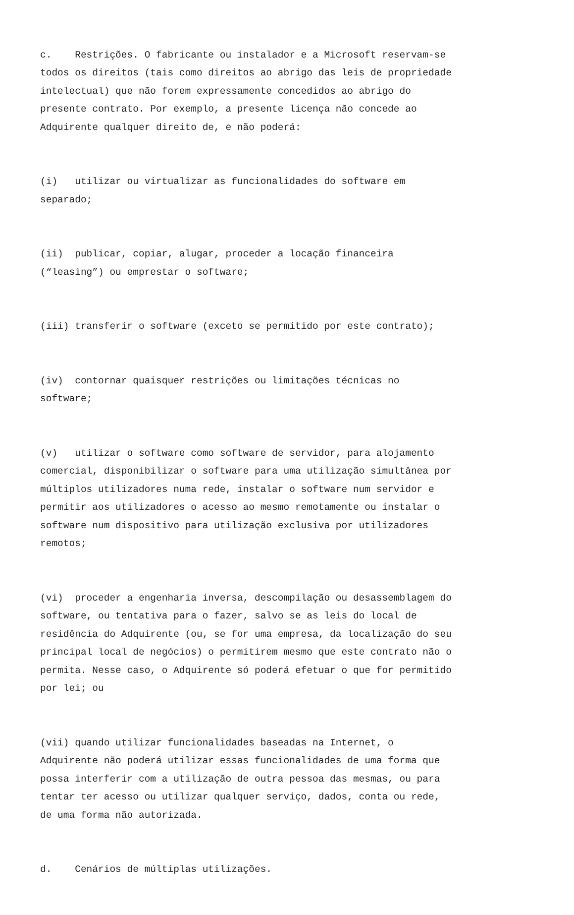c. Restrições. O fabricante ou instalador e a Microsoft reservam-se todos os direitos (tais como direitos ao abrigo das leis de propriedade intelectual) que não forem expressamente concedidos ao abrigo do presente contrato. Por exemplo, a presente licença não concede ao Adquirente qualquer direito de, e não poderá:
(i) utilizar ou virtualizar as funcionalidades do software em separado;
(ii) publicar, copiar, alugar, proceder a locação financeira (“leasing”) ou emprestar o software;
(iii) transferir o software (exceto se permitido por este contrato);
(iv) contornar quaisquer restrições ou limitações técnicas no software;
(v) utilizar o software como software de servidor, para alojamento comercial, disponibilizar o software para uma utilização simultânea por múltiplos utilizadores numa rede, instalar o software num servidor e permitir aos utilizadores o acesso ao mesmo remotamente ou instalar o software num dispositivo para utilização exclusiva por utilizadores remotos;
(vi) proceder a engenharia inversa, descompilação ou desassemblagem do software, ou tentativa para o fazer, salvo se as leis do local de residência do Adquirente (ou, se for uma empresa, da localização do seu principal local de negócios) o permitirem mesmo que este contrato não o permita. Nesse caso, o Adquirente só poderá efetuar o que for permitido por lei; ou
(vii) quando utilizar funcionalidades baseadas na Internet, o Adquirente não poderá utilizar essas funcionalidades de uma forma que possa interferir com a utilização de outra pessoa das mesmas, ou para tentar ter acesso ou utilizar qualquer serviço, dados, conta ou rede, de uma forma não autorizada.
d. Cenários de múltiplas utilizações.